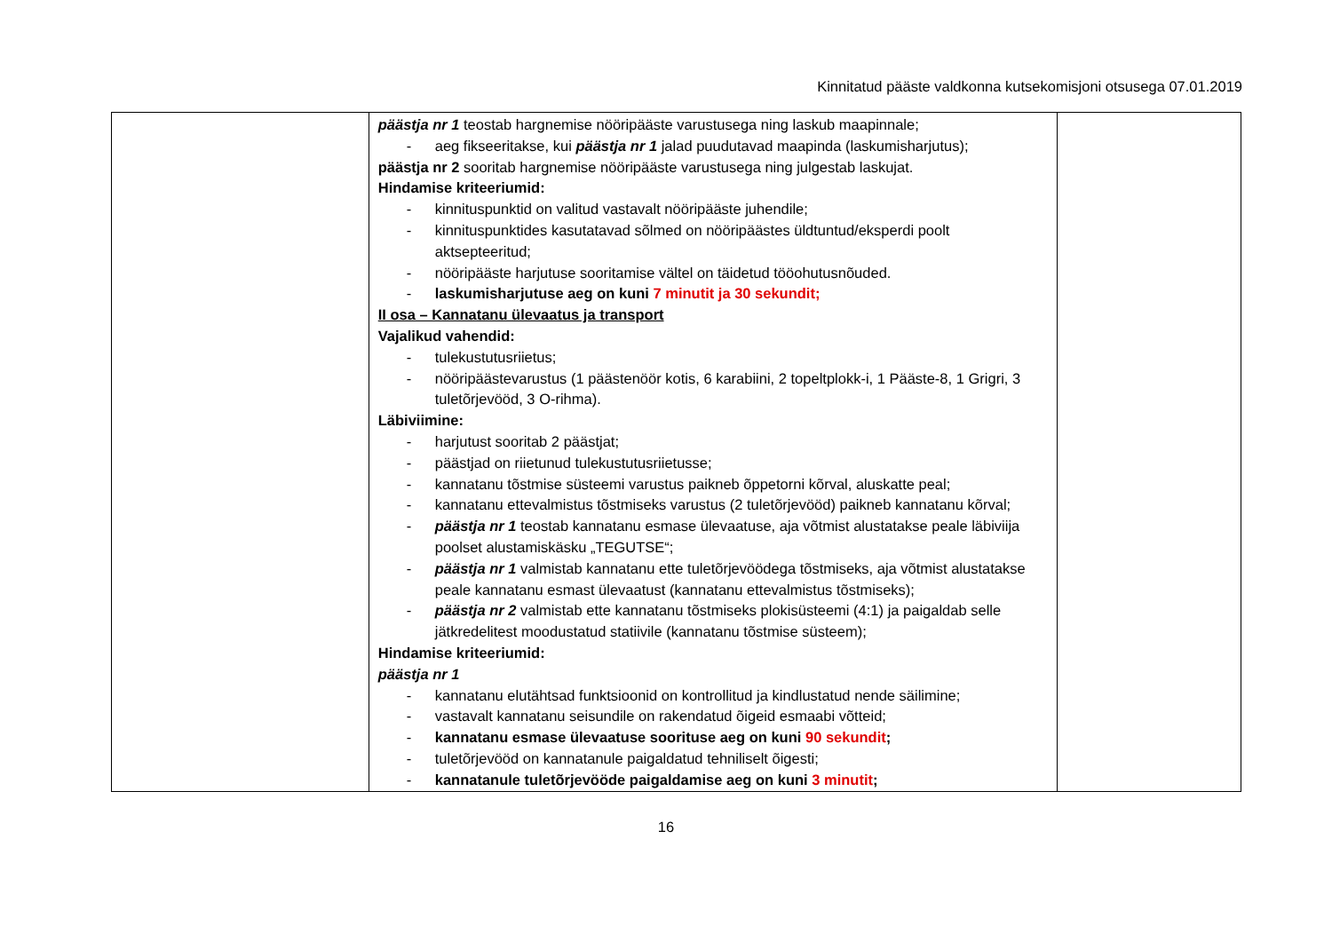Kinnitatud pääste valdkonna kutsekomisjoni otsusega 07.01.2019
| | päästja nr 1 teostab hargnemise nööripääste varustusega ning laskub maapinnale; - aeg fikseeritakse, kui päästja nr 1 jalad puudutavad maapinda (laskumisharjutus); päästja nr 2 sooritab hargnemise nööripääste varustusega ning julgestab laskujat. Hindamise kriteeriumid: - kinnituspunktid on valitud vastavalt nööripääste juhendile; - kinnituspunktides kasutatavad sõlmed on nööripäästes üldtuntud/eksperdi poolt aktsepteeritud; - nööripääste harjutuse sooritamise vältel on täidetud tööohutusnõuded. - laskumisharjutuse aeg on kuni 7 minutit ja 30 sekundit; II osa – Kannatanu ülevaatus ja transport Vajalikud vahendid: - tulekustutusriietus; - nööripäästevarustus (1 päästenöör kotis, 6 karabiini, 2 topeltplokk-i, 1 Pääste-8, 1 Grigri, 3 tuletõrjevööd, 3 O-rihma). Läbiviimine: - harjutust sooritab 2 päästjat; - päästjad on riietunud tulekustutusriietusse; - kannatanu tõstmise süsteemi varustus paikneb õppetorni kõrval, aluskatte peal; - kannatanu ettevalmistus tõstmiseks varustus (2 tuletõrjevööd) paikneb kannatanu kõrval; - päästja nr 1 teostab kannatanu esmase ülevaatuse, aja võtmist alustatakse peale läbiviija poolset alustamiskäsku „TEGUTSE“; - päästja nr 1 valmistab kannatanu ette tuletõrjevöödega tõstmiseks, aja võtmist alustatakse peale kannatanu esmast ülevaatust (kannatanu ettevalmistus tõstmiseks); - päästja nr 2 valmistab ette kannatanu tõstmiseks plokisüsteemi (4:1) ja paigaldab selle jätkredelitest moodustatud statiivile (kannatanu tõstmise süsteem); Hindamise kriteeriumid: päästja nr 1 - kannatanu elutähtsad funktsioonid on kontrollitud ja kindlustatud nende säilimine; - vastavalt kannatanu seisundile on rakendatud õigeid esmaabi võtteid; - kannatanu esmase ülevaatuse soorituse aeg on kuni 90 sekundit ; - tuletõrjevööd on kannatanule paigaldatud tehniliselt õigesti; - kannatanule tuletõrjevööde paigaldamise aeg on kuni 3 minutit ; | |
16